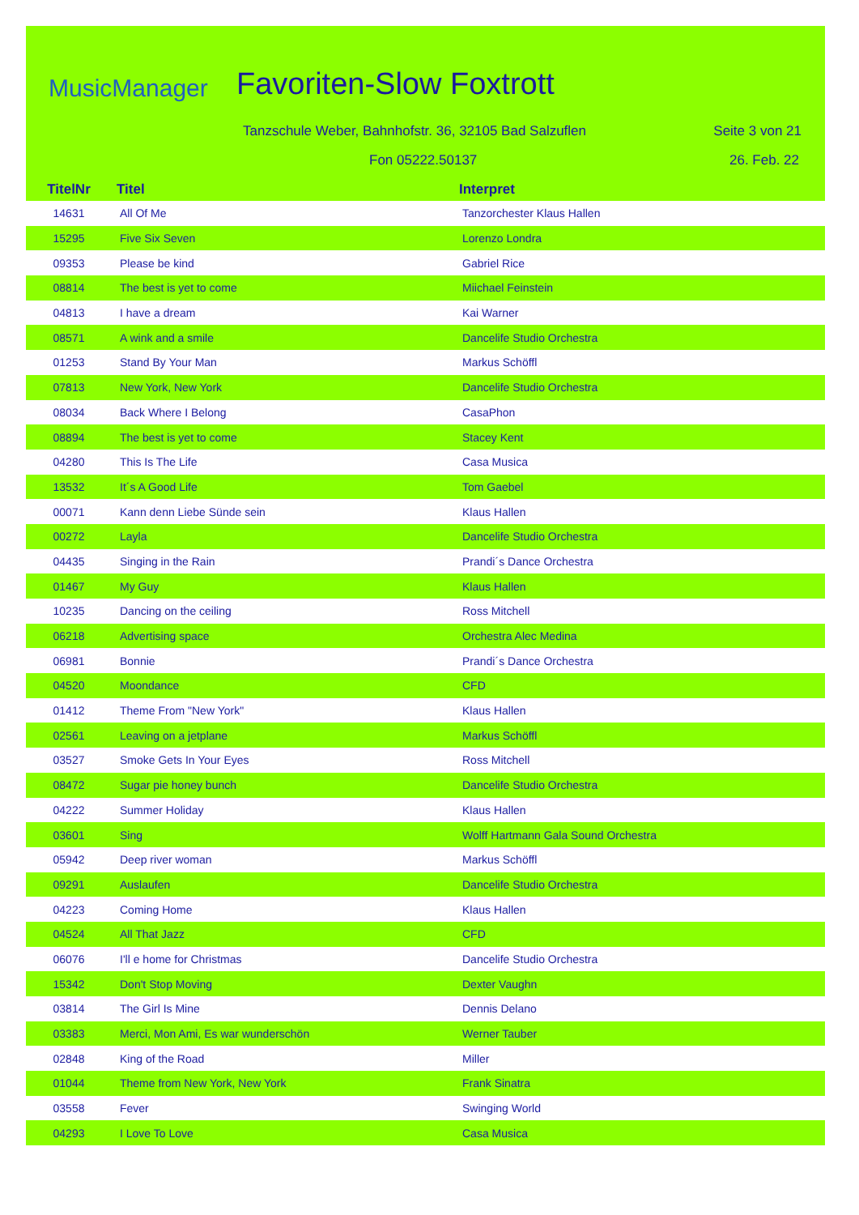MusicManager Favoriten-Slow Foxtrott
Tanzschule Weber, Bahnhofstr. 36, 32105 Bad Salzuflen
Seite 3 von 21
Fon 05222.50137 26. Feb. 22
| TitelNr | Titel | Interpret |
| --- | --- | --- |
| 14631 | All Of Me | Tanzorchester Klaus Hallen |
| 15295 | Five Six Seven | Lorenzo Londra |
| 09353 | Please be kind | Gabriel Rice |
| 08814 | The best is yet to come | Miichael Feinstein |
| 04813 | I have a dream | Kai Warner |
| 08571 | A wink and a smile | Dancelife Studio Orchestra |
| 01253 | Stand By Your Man | Markus Schöffl |
| 07813 | New York, New York | Dancelife Studio Orchestra |
| 08034 | Back Where I Belong | CasaPhon |
| 08894 | The best is yet to come | Stacey Kent |
| 04280 | This Is The Life | Casa Musica |
| 13532 | It´s A Good Life | Tom Gaebel |
| 00071 | Kann denn Liebe Sünde sein | Klaus Hallen |
| 00272 | Layla | Dancelife Studio Orchestra |
| 04435 | Singing in the Rain | Prandi´s Dance Orchestra |
| 01467 | My Guy | Klaus Hallen |
| 10235 | Dancing on the ceiling | Ross Mitchell |
| 06218 | Advertising space | Orchestra Alec Medina |
| 06981 | Bonnie | Prandi´s Dance Orchestra |
| 04520 | Moondance | CFD |
| 01412 | Theme From "New York" | Klaus Hallen |
| 02561 | Leaving on a jetplane | Markus Schöffl |
| 03527 | Smoke Gets In Your Eyes | Ross Mitchell |
| 08472 | Sugar pie honey bunch | Dancelife Studio Orchestra |
| 04222 | Summer Holiday | Klaus Hallen |
| 03601 | Sing | Wolff Hartmann Gala Sound Orchestra |
| 05942 | Deep river woman | Markus Schöffl |
| 09291 | Auslaufen | Dancelife Studio Orchestra |
| 04223 | Coming Home | Klaus Hallen |
| 04524 | All That Jazz | CFD |
| 06076 | I'll e home for Christmas | Dancelife Studio Orchestra |
| 15342 | Don't Stop Moving | Dexter Vaughn |
| 03814 | The Girl Is Mine | Dennis Delano |
| 03383 | Merci, Mon Ami, Es war wunderschön | Werner Tauber |
| 02848 | King of the Road | Miller |
| 01044 | Theme from New York, New York | Frank Sinatra |
| 03558 | Fever | Swinging World |
| 04293 | I Love To Love | Casa Musica |